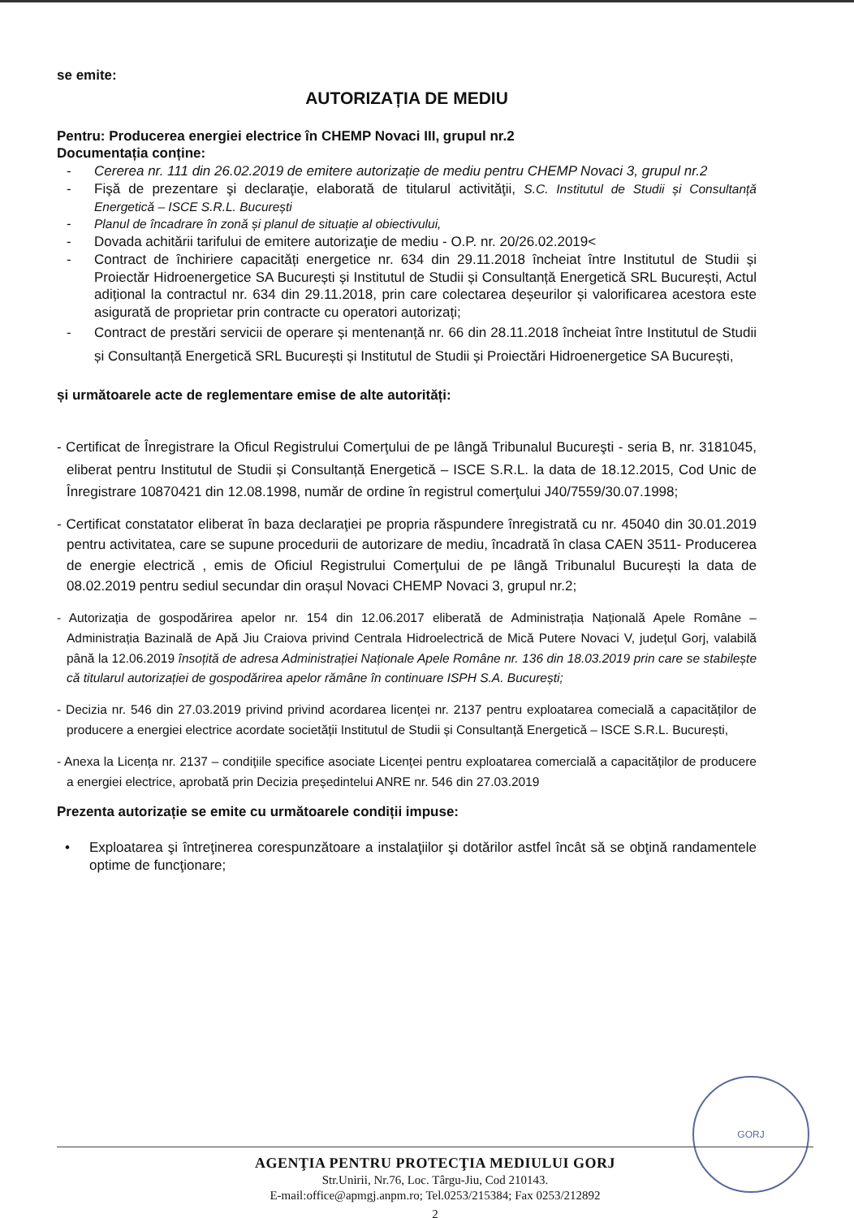se emite:
AUTORIZAȚIA DE MEDIU
Pentru: Producerea energiei electrice în CHEMP Novaci III, grupul nr.2
Documentația conține:
- Cererea nr. 111 din 26.02.2019 de emitere autorizație de mediu pentru CHEMP Novaci 3, grupul nr.2
- Fişă de prezentare şi declaraţie, elaborată de titularul activităţii, S.C. Institutul de Studii și Consultanță Energetică – ISCE S.R.L. București
- Planul de încadrare în zonă și planul de situație al obiectivului,
- Dovada achitării tarifului de emitere autorizaţie de mediu - O.P. nr. 20/26.02.2019<
- Contract de închiriere capacități energetice nr. 634 din 29.11.2018 încheiat între Institutul de Studii și Proiectăr Hidroenergetice SA București și Institutul de Studii și Consultanță Energetică SRL București, Actul adițional la contractul nr. 634 din 29.11.2018, prin care colectarea deșeurilor și valorificarea acestora este asigurată de proprietar prin contracte cu operatori autorizați;
- Contract de prestări servicii de operare și mentenanță nr. 66 din 28.11.2018 încheiat între Institutul de Studii și Consultanță Energetică SRL București și Institutul de Studii și Proiectări Hidroenergetice SA București,
și următoarele acte de reglementare emise de alte autorități:
- Certificat de Înregistrare la Oficul Registrului Comerţului de pe lângă Tribunalul Bucureşti - seria B, nr. 3181045, eliberat pentru Institutul de Studii și Consultanță Energetică – ISCE S.R.L. la data de 18.12.2015, Cod Unic de Înregistrare 10870421 din 12.08.1998, număr de ordine în registrul comerţului J40/7559/30.07.1998;
- Certificat constatator eliberat în baza declaraţiei pe propria răspundere înregistrată cu nr. 45040 din 30.01.2019 pentru activitatea, care se supune procedurii de autorizare de mediu, încadrată în clasa CAEN 3511- Producerea de energie electrică , emis de Oficiul Registrului Comerţului de pe lângă Tribunalul București la data de 08.02.2019 pentru sediul secundar din orașul Novaci CHEMP Novaci 3, grupul nr.2;
- Autorizația de gospodărirea apelor nr. 154 din 12.06.2017 eliberată de Administrația Națională Apele Române – Administrația Bazinală de Apă Jiu Craiova privind Centrala Hidroelectrică de Mică Putere Novaci V, județul Gorj, valabilă până la 12.06.2019 însoțită de adresa Administrației Naționale Apele Române nr. 136 din 18.03.2019 prin care se stabilește că titularul autorizației de gospodărirea apelor rămâne în continuare ISPH S.A. București;
- Decizia nr. 546 din 27.03.2019 privind privind acordarea licenței nr. 2137 pentru exploatarea comecială a capacităților de producere a energiei electrice acordate societății Institutul de Studii și Consultanță Energetică – ISCE S.R.L. București,
- Anexa la Licența nr. 2137 – condițiile specifice asociate Licenței pentru exploatarea comercială a capacităților de producere a energiei electrice, aprobată prin Decizia președintelui ANRE nr. 546 din 27.03.2019
Prezenta autorizație se emite cu următoarele condiții impuse:
• Exploatarea şi întreţinerea corespunzătoare a instalaţiilor şi dotărilor astfel încât să se obţină randamentele optime de funcţionare;
GORJ
AGENŢIA PENTRU PROTECŢIA MEDIULUI GORJ
Str.Unirii, Nr.76, Loc. Târgu-Jiu, Cod 210143.
E-mail:office@apmgj.anpm.ro; Tel.0253/215384; Fax 0253/212892
2